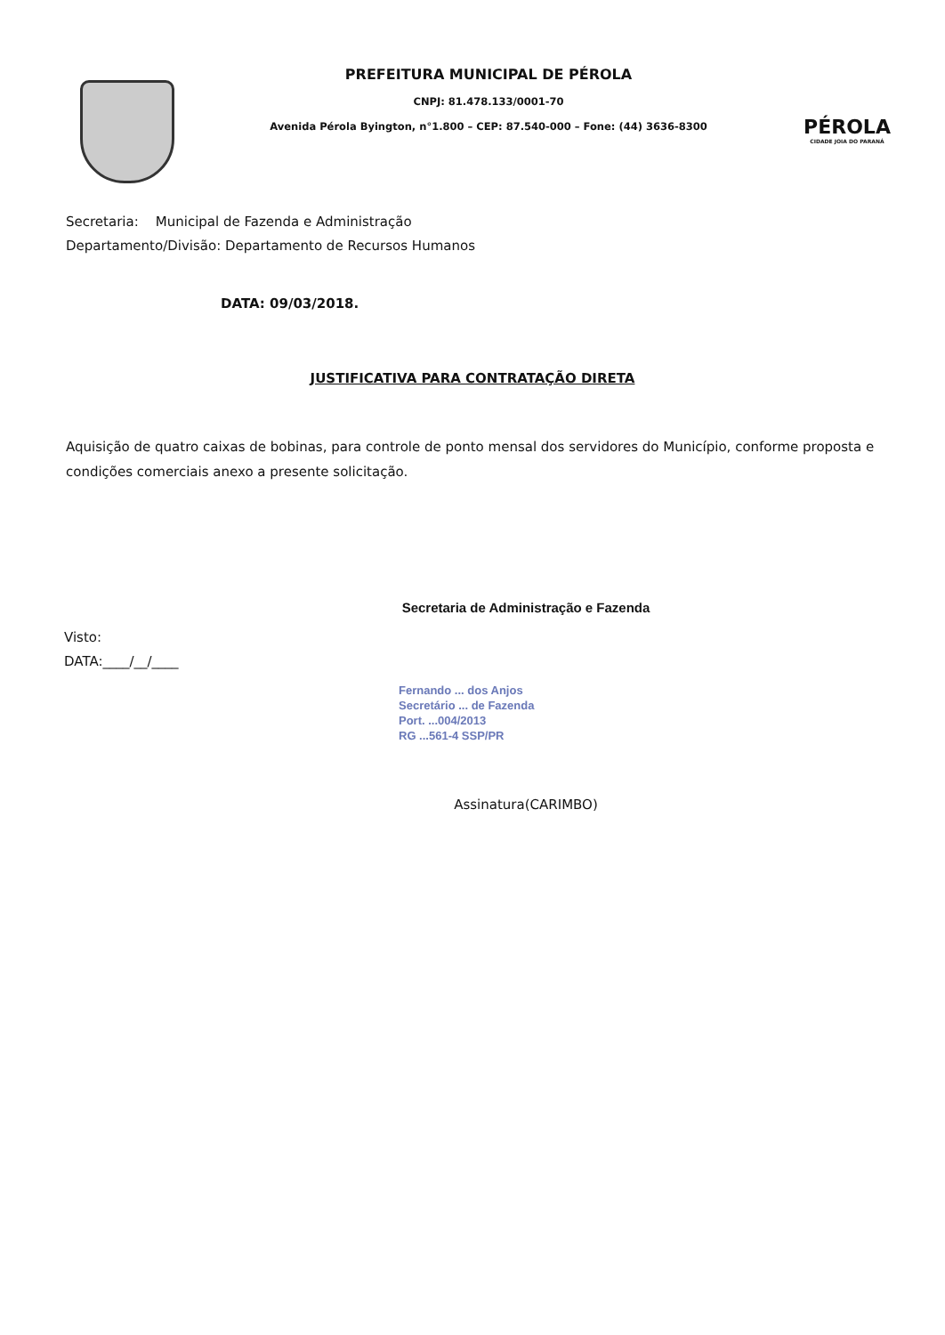PREFEITURA MUNICIPAL DE PÉROLA
CNPJ: 81.478.133/0001-70
Avenida Pérola Byington, n°1.800 – CEP: 87.540-000 – Fone: (44) 3636-8300
PÉROLA
CIDADE JOIA DO PARANÁ
Secretaria: Municipal de Fazenda e Administração
Departamento/Divisão: Departamento de Recursos Humanos
DATA: 09/03/2018.
JUSTIFICATIVA PARA CONTRATAÇÃO DIRETA
Aquisição de quatro caixas de bobinas, para controle de ponto mensal dos servidores do Município, conforme proposta e condições comerciais anexo a presente solicitação.
Secretaria de Administração e Fazenda
Visto:
DATA:____/__/____
Fernando ... dos Anjos
Secretário ... de Fazenda
Port. ...004/2013
RG ...561-4 SSP/PR
Assinatura(CARIMBO)